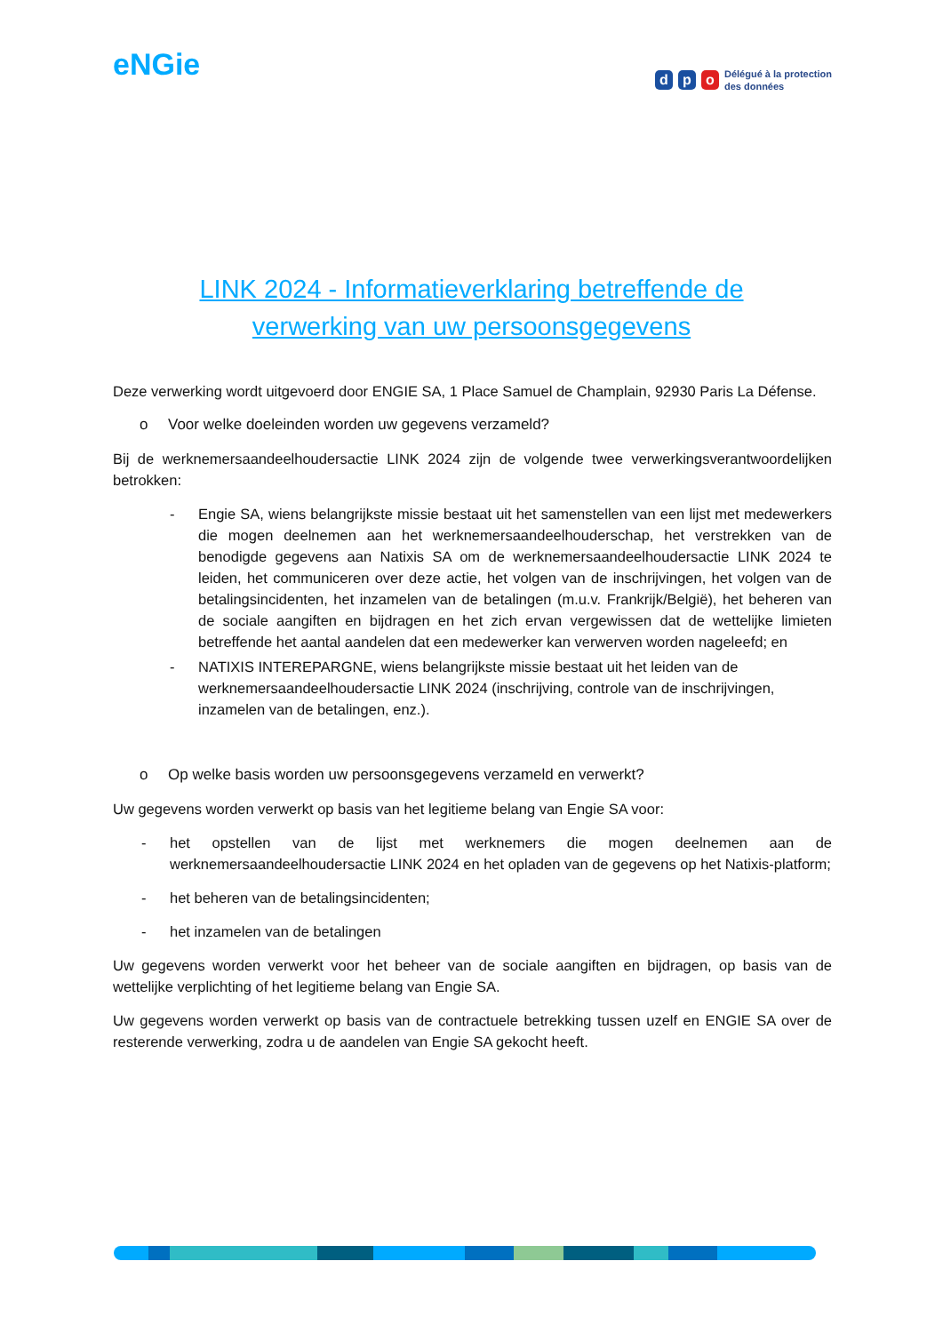eNGie
d p o
Délégué à la protection
des données
LINK 2024 - Informatieverklaring betreffende de
verwerking van uw persoonsgegevens
Deze verwerking wordt uitgevoerd door ENGIE SA, 1 Place Samuel de Champlain, 92930 Paris La Défense.
o Voor welke doeleinden worden uw gegevens verzameld?
Bij de werknemersaandeelhoudersactie LINK 2024 zijn de volgende twee verwerkingsverantwoordelijken betrokken:
- Engie SA, wiens belangrijkste missie bestaat uit het samenstellen van een lijst met medewerkers die mogen deelnemen aan het werknemersaandeelhouderschap, het verstrekken van de benodigde gegevens aan Natixis SA om de werknemersaandeelhoudersactie LINK 2024 te leiden, het communiceren over deze actie, het volgen van de inschrijvingen, het volgen van de betalingsincidenten, het inzamelen van de betalingen (m.u.v. Frankrijk/België), het beheren van de sociale aangiften en bijdragen en het zich ervan vergewissen dat de wettelijke limieten betreffende het aantal aandelen dat een medewerker kan verwerven worden nageleefd; en
- NATIXIS INTEREPARGNE, wiens belangrijkste missie bestaat uit het leiden van de werknemersaandeelhoudersactie LINK 2024 (inschrijving, controle van de inschrijvingen, inzamelen van de betalingen, enz.).
o Op welke basis worden uw persoonsgegevens verzameld en verwerkt?
Uw gegevens worden verwerkt op basis van het legitieme belang van Engie SA voor:
- het opstellen van de lijst met werknemers die mogen deelnemen aan de werknemersaandeelhoudersactie LINK 2024 en het opladen van de gegevens op het Natixis-platform;
- het beheren van de betalingsincidenten;
- het inzamelen van de betalingen
Uw gegevens worden verwerkt voor het beheer van de sociale aangiften en bijdragen, op basis van de wettelijke verplichting of het legitieme belang van Engie SA.
Uw gegevens worden verwerkt op basis van de contractuele betrekking tussen uzelf en ENGIE SA over de resterende verwerking, zodra u de aandelen van Engie SA gekocht heeft.